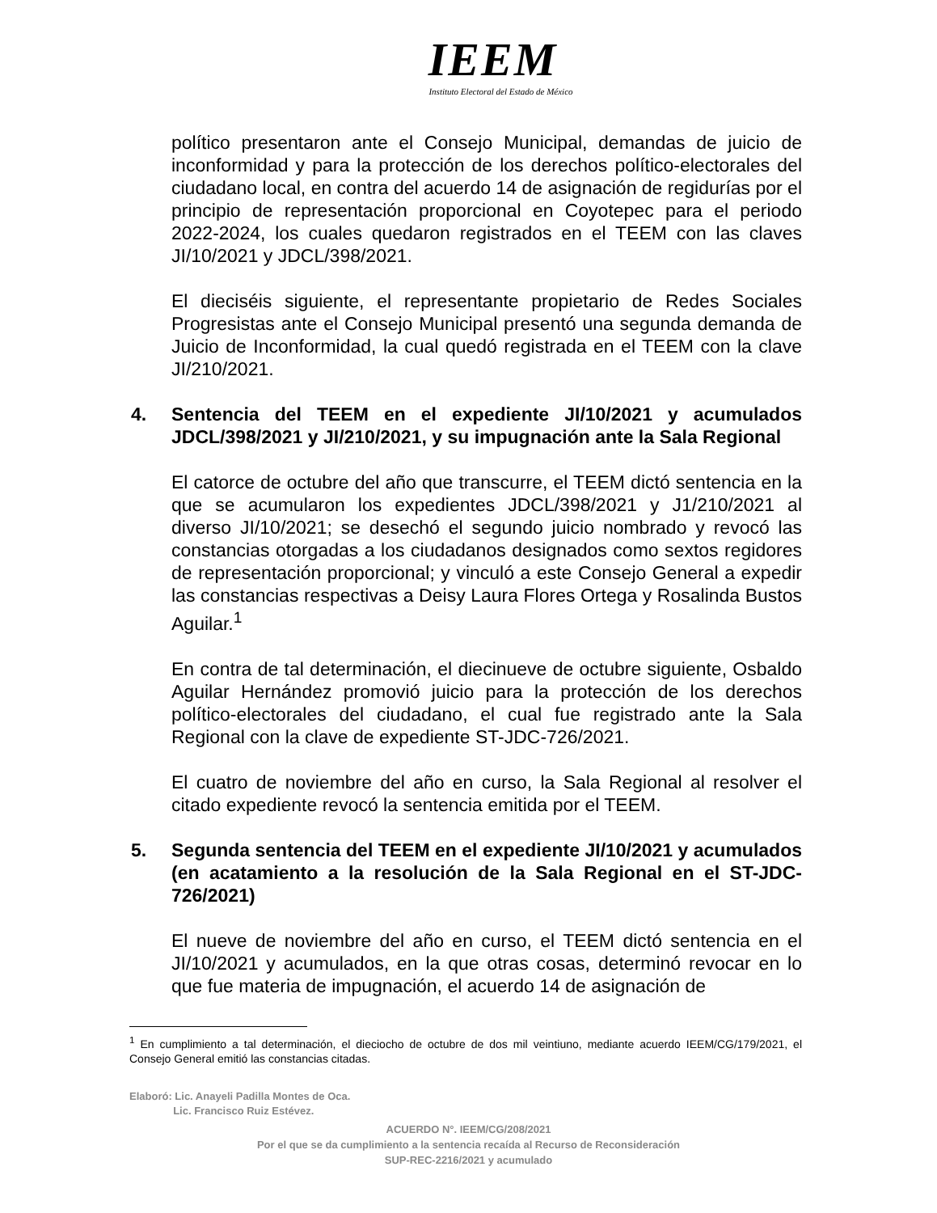IEEM
Instituto Electoral del Estado de México
político presentaron ante el Consejo Municipal, demandas de juicio de inconformidad y para la protección de los derechos político-electorales del ciudadano local, en contra del acuerdo 14 de asignación de regidurías por el principio de representación proporcional en Coyotepec para el periodo 2022-2024, los cuales quedaron registrados en el TEEM con las claves JI/10/2021 y JDCL/398/2021.
El dieciséis siguiente, el representante propietario de Redes Sociales Progresistas ante el Consejo Municipal presentó una segunda demanda de Juicio de Inconformidad, la cual quedó registrada en el TEEM con la clave JI/210/2021.
4. Sentencia del TEEM en el expediente JI/10/2021 y acumulados JDCL/398/2021 y JI/210/2021, y su impugnación ante la Sala Regional
El catorce de octubre del año que transcurre, el TEEM dictó sentencia en la que se acumularon los expedientes JDCL/398/2021 y J1/210/2021 al diverso JI/10/2021; se desechó el segundo juicio nombrado y revocó las constancias otorgadas a los ciudadanos designados como sextos regidores de representación proporcional; y vinculó a este Consejo General a expedir las constancias respectivas a Deisy Laura Flores Ortega y Rosalinda Bustos Aguilar.<sup>1</sup>
En contra de tal determinación, el diecinueve de octubre siguiente, Osbaldo Aguilar Hernández promovió juicio para la protección de los derechos político-electorales del ciudadano, el cual fue registrado ante la Sala Regional con la clave de expediente ST-JDC-726/2021.
El cuatro de noviembre del año en curso, la Sala Regional al resolver el citado expediente revocó la sentencia emitida por el TEEM.
5. Segunda sentencia del TEEM en el expediente JI/10/2021 y acumulados (en acatamiento a la resolución de la Sala Regional en el ST-JDC-726/2021)
El nueve de noviembre del año en curso, el TEEM dictó sentencia en el JI/10/2021 y acumulados, en la que otras cosas, determinó revocar en lo que fue materia de impugnación, el acuerdo 14 de asignación de
<sup>1</sup> En cumplimiento a tal determinación, el dieciocho de octubre de dos mil veintiuno, mediante acuerdo IEEM/CG/179/2021, el Consejo General emitió las constancias citadas.
Elaboró: Lic. Anayeli Padilla Montes de Oca.
Lic. Francisco Ruiz Estévez.
ACUERDO N°. IEEM/CG/208/2021
Por el que se da cumplimiento a la sentencia recaída al Recurso de Reconsideración
SUP-REC-2216/2021 y acumulado